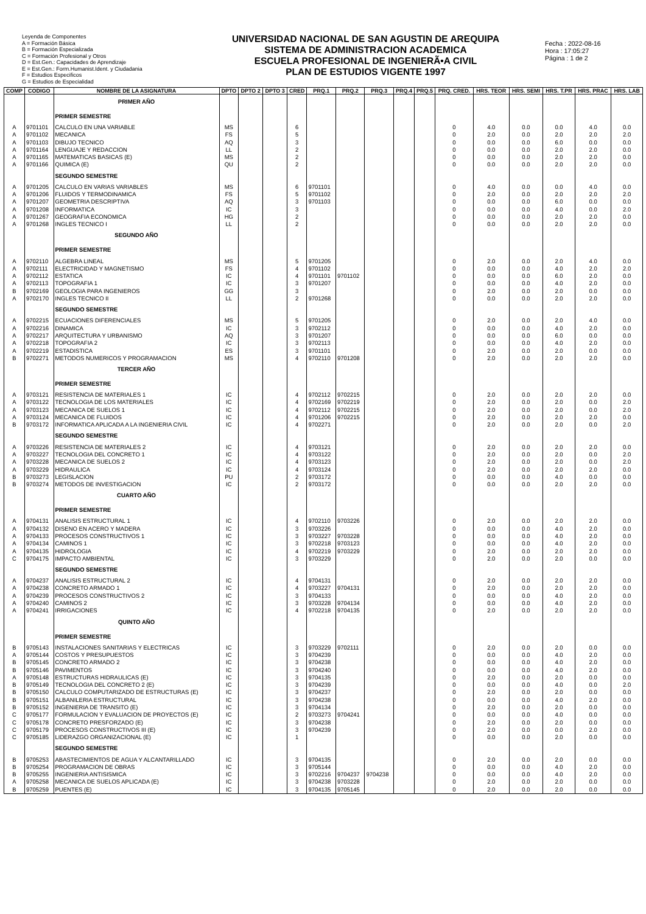Leyenda de Componentes
A = Formación Básica
B = Formación Especializada
C = Formación Profesional y Otros
D = Est.Gen.: Capacidades de Aprendizaje
E = Est.Gen.: Form.Humanist.Ident. y Ciudadania
F = Estudios Especificos
G = Estudios de Especialidad
UNIVERSIDAD NACIONAL DE SAN AGUSTIN DE AREQUIPA
SISTEMA DE ADMINISTRACION ACADEMICA
ESCUELA PROFESIONAL DE INGENIERÃ•A CIVIL
PLAN DE ESTUDIOS VIGENTE 1997
Fecha : 2022-08-16
Hora : 17:05:27
Página : 1 de 2
| COMP | CODIGO | NOMBRE DE LA ASIGNATURA | DPTO | DPTO 2 | DPTO 3 | CRED | PRQ.1 | PRQ.2 | PRQ.3 | PRQ.4 | PRQ.5 | PRQ. CRED. | HRS. TEOR | HRS. SEMI | HRS. T.PR | HRS. PRAC | HRS. LAB |
| --- | --- | --- | --- | --- | --- | --- | --- | --- | --- | --- | --- | --- | --- | --- | --- | --- | --- |
| | | PRIMER AÑO | | | | | | | | | | | | | | | |
| | | PRIMER SEMESTRE | | | | | | | | | | | | | | | |
| A | 9701101 | CALCULO EN UNA VARIABLE | MS | | | 6 | | | | | | 0 | 4.0 | 0.0 | 0.0 | 4.0 | 0.0 |
| A | 9701102 | MECANICA | FS | | | 5 | | | | | | 0 | 2.0 | 0.0 | 2.0 | 2.0 | 2.0 |
| A | 9701103 | DIBUJO TECNICO | AQ | | | 3 | | | | | | 0 | 0.0 | 0.0 | 6.0 | 0.0 | 0.0 |
| A | 9701164 | LENGUAJE Y REDACCION | LL | | | 2 | | | | | | 0 | 0.0 | 0.0 | 2.0 | 2.0 | 0.0 |
| A | 9701165 | MATEMATICAS BASICAS (E) | MS | | | 2 | | | | | | 0 | 0.0 | 0.0 | 2.0 | 2.0 | 0.0 |
| A | 9701166 | QUIMICA (E) | QU | | | 2 | | | | | | 0 | 0.0 | 0.0 | 2.0 | 2.0 | 0.0 |
| | | SEGUNDO SEMESTRE | | | | | | | | | | | | | | | |
| A | 9701205 | CALCULO EN VARIAS VARIABLES | MS | | | 6 | 9701101 | | | | | 0 | 4.0 | 0.0 | 0.0 | 4.0 | 0.0 |
| A | 9701206 | FLUIDOS Y TERMODINAMICA | FS | | | 5 | 9701102 | | | | | 0 | 2.0 | 0.0 | 2.0 | 2.0 | 2.0 |
| A | 9701207 | GEOMETRIA DESCRIPTIVA | AQ | | | 3 | 9701103 | | | | | 0 | 0.0 | 0.0 | 6.0 | 0.0 | 0.0 |
| A | 9701208 | INFORMATICA | IC | | | 3 | | | | | | 0 | 0.0 | 0.0 | 4.0 | 0.0 | 2.0 |
| A | 9701267 | GEOGRAFIA ECONOMICA | HG | | | 2 | | | | | | 0 | 0.0 | 0.0 | 2.0 | 2.0 | 0.0 |
| A | 9701268 | INGLES TECNICO I | LL | | | 2 | | | | | | 0 | 0.0 | 0.0 | 2.0 | 2.0 | 0.0 |
| | | SEGUNDO AÑO | | | | | | | | | | | | | | | |
| | | PRIMER SEMESTRE | | | | | | | | | | | | | | | |
| A | 9702110 | ALGEBRA LINEAL | MS | | | 5 | 9701205 | | | | | 0 | 2.0 | 0.0 | 2.0 | 4.0 | 0.0 |
| A | 9702111 | ELECTRICIDAD Y MAGNETISMO | FS | | | 4 | 9701102 | | | | | 0 | 0.0 | 0.0 | 4.0 | 2.0 | 2.0 |
| A | 9702112 | ESTATICA | IC | | | 4 | 9701101 | 9701102 | | | | 0 | 0.0 | 0.0 | 6.0 | 2.0 | 0.0 |
| A | 9702113 | TOPOGRAFIA 1 | IC | | | 3 | 9701207 | | | | | 0 | 0.0 | 0.0 | 4.0 | 2.0 | 0.0 |
| B | 9702169 | GEOLOGIA PARA INGENIEROS | GG | | | 3 | | | | | | 0 | 2.0 | 0.0 | 2.0 | 0.0 | 0.0 |
| A | 9702170 | INGLES TECNICO II | LL | | | 2 | 9701268 | | | | | 0 | 0.0 | 0.0 | 2.0 | 2.0 | 0.0 |
| | | SEGUNDO SEMESTRE | | | | | | | | | | | | | | | |
| A | 9702215 | ECUACIONES DIFERENCIALES | MS | | | 5 | 9701205 | | | | | 0 | 2.0 | 0.0 | 2.0 | 4.0 | 0.0 |
| A | 9702216 | DINAMICA | IC | | | 3 | 9702112 | | | | | 0 | 0.0 | 0.0 | 4.0 | 2.0 | 0.0 |
| A | 9702217 | ARQUITECTURA Y URBANISMO | AQ | | | 3 | 9701207 | | | | | 0 | 0.0 | 0.0 | 6.0 | 0.0 | 0.0 |
| A | 9702218 | TOPOGRAFIA 2 | IC | | | 3 | 9702113 | | | | | 0 | 0.0 | 0.0 | 4.0 | 2.0 | 0.0 |
| A | 9702219 | ESTADISTICA | ES | | | 3 | 9701101 | | | | | 0 | 2.0 | 0.0 | 2.0 | 0.0 | 0.0 |
| B | 9702271 | METODOS NUMERICOS Y PROGRAMACION | MS | | | 4 | 9702110 | 9701208 | | | | 0 | 2.0 | 0.0 | 2.0 | 2.0 | 0.0 |
| | | TERCER AÑO | | | | | | | | | | | | | | | |
| | | PRIMER SEMESTRE | | | | | | | | | | | | | | | |
| A | 9703121 | RESISTENCIA DE MATERIALES 1 | IC | | | 4 | 9702112 | 9702215 | | | | 0 | 2.0 | 0.0 | 2.0 | 2.0 | 0.0 |
| A | 9703122 | TECNOLOGIA DE LOS MATERIALES | IC | | | 4 | 9702169 | 9702219 | | | | 0 | 2.0 | 0.0 | 2.0 | 0.0 | 2.0 |
| A | 9703123 | MECANICA DE SUELOS 1 | IC | | | 4 | 9702112 | 9702215 | | | | 0 | 2.0 | 0.0 | 2.0 | 0.0 | 2.0 |
| A | 9703124 | MECANICA DE FLUIDOS | IC | | | 4 | 9701206 | 9702215 | | | | 0 | 2.0 | 0.0 | 2.0 | 2.0 | 0.0 |
| B | 9703172 | INFORMATICA APLICADA A LA INGENIERIA CIVIL | IC | | | 4 | 9702271 | | | | | 0 | 2.0 | 0.0 | 2.0 | 0.0 | 2.0 |
| | | SEGUNDO SEMESTRE | | | | | | | | | | | | | | | |
| A | 9703226 | RESISTENCIA DE MATERIALES 2 | IC | | | 4 | 9703121 | | | | | 0 | 2.0 | 0.0 | 2.0 | 2.0 | 0.0 |
| A | 9703227 | TECNOLOGIA DEL CONCRETO 1 | IC | | | 4 | 9703122 | | | | | 0 | 2.0 | 0.0 | 2.0 | 0.0 | 2.0 |
| A | 9703228 | MECANICA DE SUELOS 2 | IC | | | 4 | 9703123 | | | | | 0 | 2.0 | 0.0 | 2.0 | 0.0 | 2.0 |
| A | 9703229 | HIDRAULICA | IC | | | 4 | 9703124 | | | | | 0 | 2.0 | 0.0 | 2.0 | 2.0 | 0.0 |
| B | 9703273 | LEGISLACION | PU | | | 2 | 9703172 | | | | | 0 | 0.0 | 0.0 | 4.0 | 0.0 | 0.0 |
| B | 9703274 | METODOS DE INVESTIGACION | IC | | | 2 | 9703172 | | | | | 0 | 0.0 | 0.0 | 2.0 | 2.0 | 0.0 |
| | | CUARTO AÑO | | | | | | | | | | | | | | | |
| | | PRIMER SEMESTRE | | | | | | | | | | | | | | | |
| A | 9704131 | ANALISIS ESTRUCTURAL 1 | IC | | | 4 | 9702110 | 9703226 | | | | 0 | 2.0 | 0.0 | 2.0 | 2.0 | 0.0 |
| A | 9704132 | DISENO EN ACERO Y MADERA | IC | | | 3 | 9703226 | | | | | 0 | 0.0 | 0.0 | 4.0 | 2.0 | 0.0 |
| A | 9704133 | PROCESOS CONSTRUCTIVOS 1 | IC | | | 3 | 9703227 | 9703228 | | | | 0 | 0.0 | 0.0 | 4.0 | 2.0 | 0.0 |
| A | 9704134 | CAMINOS 1 | IC | | | 3 | 9702218 | 9703123 | | | | 0 | 0.0 | 0.0 | 4.0 | 2.0 | 0.0 |
| A | 9704135 | HIDROLOGIA | IC | | | 4 | 9702219 | 9703229 | | | | 0 | 2.0 | 0.0 | 2.0 | 2.0 | 0.0 |
| C | 9704175 | IMPACTO AMBIENTAL | IC | | | 3 | 9703229 | | | | | 0 | 2.0 | 0.0 | 2.0 | 0.0 | 0.0 |
| | | SEGUNDO SEMESTRE | | | | | | | | | | | | | | | |
| A | 9704237 | ANALISIS ESTRUCTURAL 2 | IC | | | 4 | 9704131 | | | | | 0 | 2.0 | 0.0 | 2.0 | 2.0 | 0.0 |
| A | 9704238 | CONCRETO ARMADO 1 | IC | | | 4 | 9703227 | 9704131 | | | | 0 | 2.0 | 0.0 | 2.0 | 2.0 | 0.0 |
| A | 9704239 | PROCESOS CONSTRUCTIVOS 2 | IC | | | 3 | 9704133 | | | | | 0 | 0.0 | 0.0 | 4.0 | 2.0 | 0.0 |
| A | 9704240 | CAMINOS 2 | IC | | | 3 | 9703228 | 9704134 | | | | 0 | 0.0 | 0.0 | 4.0 | 2.0 | 0.0 |
| A | 9704241 | IRRIGACIONES | IC | | | 4 | 9702218 | 9704135 | | | | 0 | 2.0 | 0.0 | 2.0 | 2.0 | 0.0 |
| | | QUINTO AÑO | | | | | | | | | | | | | | | |
| | | PRIMER SEMESTRE | | | | | | | | | | | | | | | |
| B | 9705143 | INSTALACIONES SANITARIAS Y ELECTRICAS | IC | | | 3 | 9703229 | 9702111 | | | | 0 | 2.0 | 0.0 | 2.0 | 0.0 | 0.0 |
| A | 9705144 | COSTOS Y PRESUPUESTOS | IC | | | 3 | 9704239 | | | | | 0 | 0.0 | 0.0 | 4.0 | 2.0 | 0.0 |
| B | 9705145 | CONCRETO ARMADO 2 | IC | | | 3 | 9704238 | | | | | 0 | 0.0 | 0.0 | 4.0 | 2.0 | 0.0 |
| B | 9705146 | PAVIMENTOS | IC | | | 3 | 9704240 | | | | | 0 | 0.0 | 0.0 | 4.0 | 2.0 | 0.0 |
| A | 9705148 | ESTRUCTURAS HIDRAULICAS (E) | IC | | | 3 | 9704135 | | | | | 0 | 2.0 | 0.0 | 2.0 | 0.0 | 0.0 |
| B | 9705149 | TECNOLOGIA DEL CONCRETO 2 (E) | IC | | | 3 | 9704239 | | | | | 0 | 0.0 | 0.0 | 4.0 | 0.0 | 2.0 |
| B | 9705150 | CALCULO COMPUTARIZADO DE ESTRUCTURAS (E) | IC | | | 3 | 9704237 | | | | | 0 | 2.0 | 0.0 | 2.0 | 0.0 | 0.0 |
| B | 9705151 | ALBANILERIA ESTRUCTURAL | IC | | | 3 | 9704238 | | | | | 0 | 0.0 | 0.0 | 4.0 | 2.0 | 0.0 |
| B | 9705152 | INGENIERIA DE TRANSITO (E) | IC | | | 3 | 9704134 | | | | | 0 | 2.0 | 0.0 | 2.0 | 0.0 | 0.0 |
| C | 9705177 | FORMULACION Y EVALUACION DE PROYECTOS (E) | IC | | | 2 | 9703273 | 9704241 | | | | 0 | 0.0 | 0.0 | 4.0 | 0.0 | 0.0 |
| C | 9705178 | CONCRETO PRESFORZADO (E) | IC | | | 3 | 9704238 | | | | | 0 | 2.0 | 0.0 | 2.0 | 0.0 | 0.0 |
| C | 9705179 | PROCESOS CONSTRUCTIVOS III (E) | IC | | | 3 | 9704239 | | | | | 0 | 2.0 | 0.0 | 0.0 | 2.0 | 0.0 |
| C | 9705185 | LIDERAZGO ORGANIZACIONAL (E) | IC | | | 1 | | | | | | 0 | 0.0 | 0.0 | 2.0 | 0.0 | 0.0 |
| | | SEGUNDO SEMESTRE | | | | | | | | | | | | | | | |
| B | 9705253 | ABASTECIMIENTOS DE AGUA Y ALCANTARILLADO | IC | | | 3 | 9704135 | | | | | 0 | 2.0 | 0.0 | 2.0 | 0.0 | 0.0 |
| B | 9705254 | PROGRAMACION DE OBRAS | IC | | | 3 | 9705144 | | | | | 0 | 0.0 | 0.0 | 4.0 | 2.0 | 0.0 |
| B | 9705255 | INGENIERIA ANTISISMICA | IC | | | 3 | 9702216 | 9704237 | 9704238 | | | 0 | 0.0 | 0.0 | 4.0 | 2.0 | 0.0 |
| A | 9705258 | MECANICA DE SUELOS APLICADA (E) | IC | | | 3 | 9704238 | 9703228 | | | | 0 | 2.0 | 0.0 | 2.0 | 0.0 | 0.0 |
| B | 9705259 | PUENTES (E) | IC | | | 3 | 9704135 | 9705145 | | | | 0 | 2.0 | 0.0 | 2.0 | 0.0 | 0.0 |